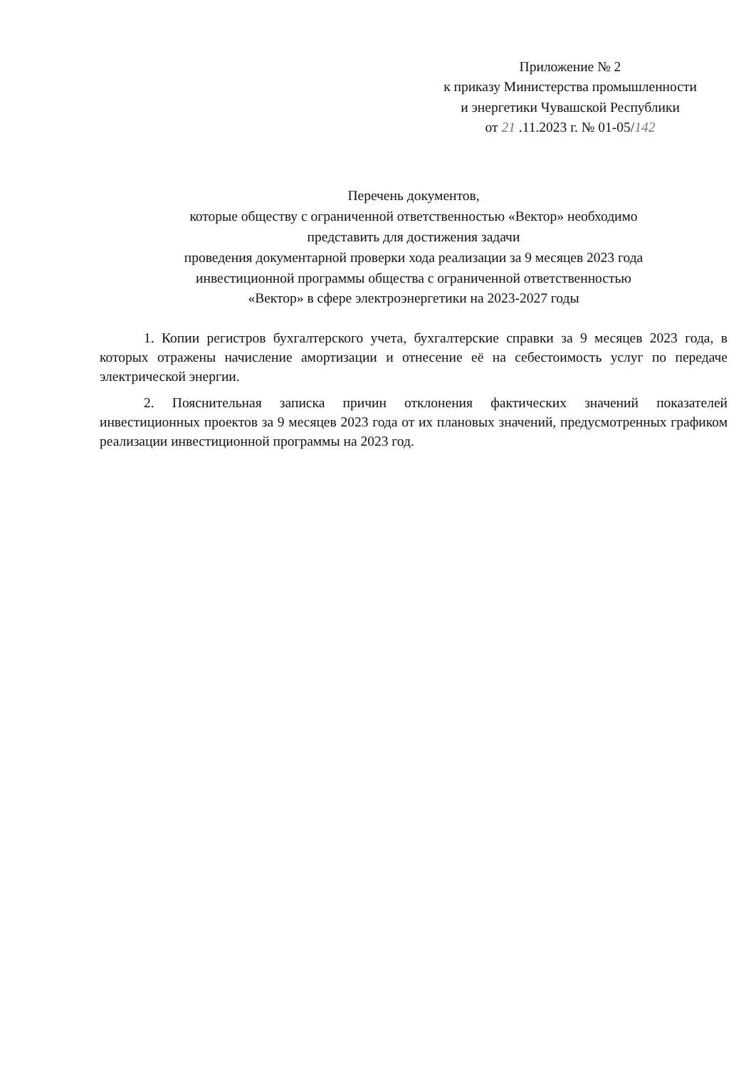Приложение № 2
к приказу Министерства промышленности
и энергетики Чувашской Республики
от 21 .11.2023 г. № 01-05/142
Перечень документов,
которые обществу с ограниченной ответственностью «Вектор» необходимо
представить для достижения задачи
проведения документарной проверки хода реализации за 9 месяцев 2023 года
инвестиционной программы общества с ограниченной ответственностью
«Вектор» в сфере электроэнергетики на 2023-2027 годы
1. Копии регистров бухгалтерского учета, бухгалтерские справки за 9 месяцев 2023 года, в которых отражены начисление амортизации и отнесение её на себестоимость услуг по передаче электрической энергии.
2. Пояснительная записка причин отклонения фактических значений показателей инвестиционных проектов за 9 месяцев 2023 года от их плановых значений, предусмотренных графиком реализации инвестиционной программы на 2023 год.